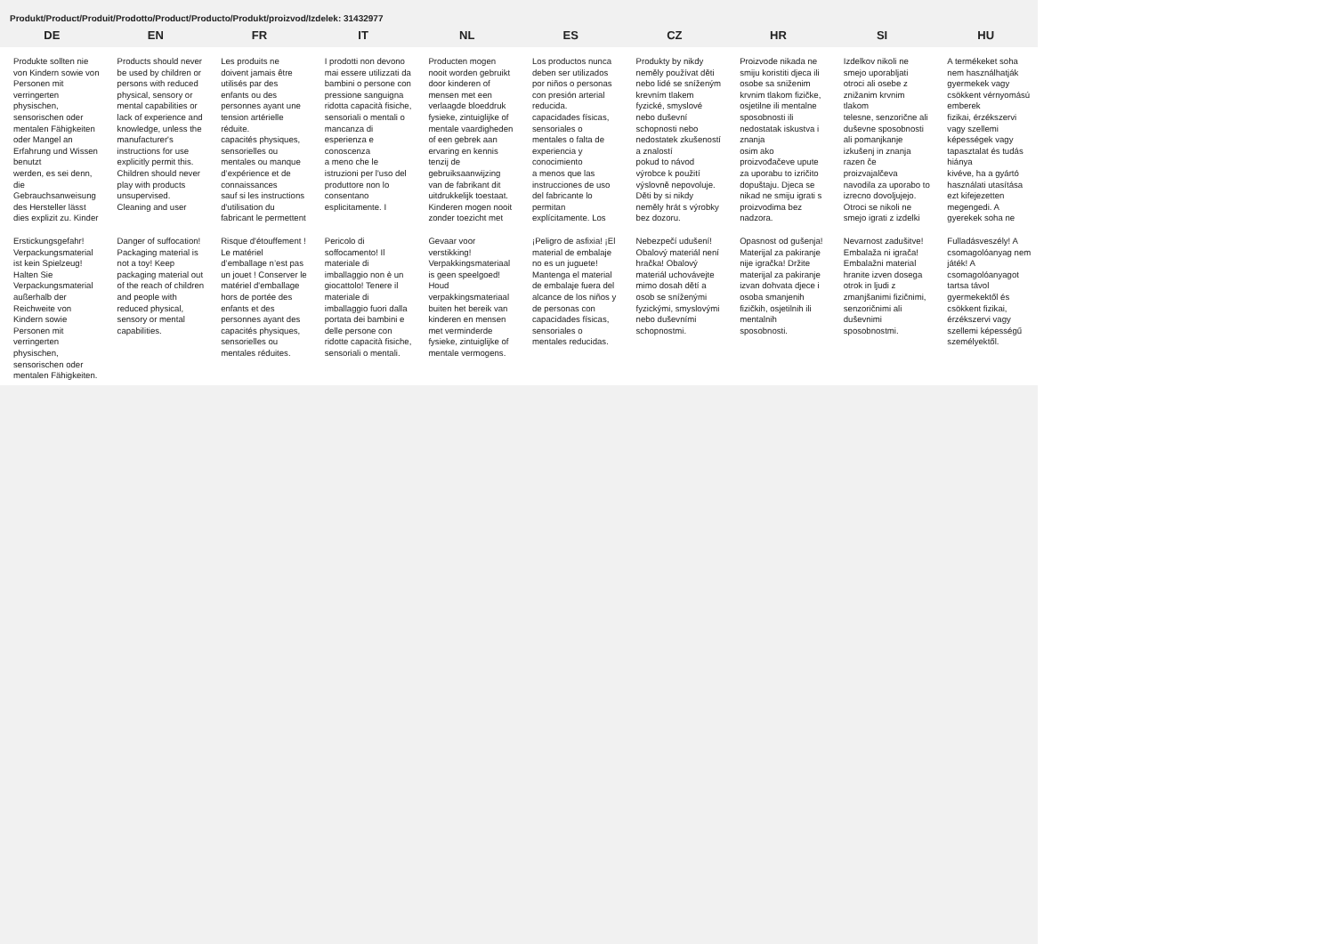Produkt/Product/Produit/Prodotto/Product/Producto/Produkt/proizvod/Izdelek: 31432977
| DE | EN | FR | IT | NL | ES | CZ | HR | SI | HU |
| --- | --- | --- | --- | --- | --- | --- | --- | --- | --- |
| Produkte sollten nie von Kindern sowie von Personen mit verringerten physischen, sensorischen oder mentalen Fähigkeiten oder Mangel an Erfahrung und Wissen benutzt werden, es sei denn, die Gebrauchsanweisung des Hersteller lässt dies explizit zu. Kinder | Products should never be used by children or persons with reduced physical, sensory or mental capabilities or lack of experience and knowledge, unless the manufacturer's instructions for use explicitly permit this. Children should never play with products unsupervised. Cleaning and user | Les produits ne doivent jamais être utilisés par des enfants ou des personnes ayant une tension artérielle réduite. capacités physiques, sensorielles ou mentales ou manque d’expérience et de connaissances sauf si les instructions d'utilisation du fabricant le permettent | I prodotti non devono mai essere utilizzati da bambini o persone con pressione sanguigna ridotta capacità fisiche, sensoriali o mentali o mancanza di esperienza e conoscenza a meno che le istruzioni per l'uso del produttore non lo consentano esplicitamente. I | Producten mogen nooit worden gebruikt door kinderen of mensen met een verlaagde bloeddruk fysieke, zintuiglijke of mentale vaardigheden of een gebrek aan ervaring en kennis tenzij de gebruiksaanwijzing van de fabrikant dit uitdrukkelijk toestaat. Kinderen mogen nooit zonder toezicht met | Los productos nunca deben ser utilizados por niños o personas con presión arterial reducida. capacidades físicas, sensoriales o mentales o falta de experiencia y conocimiento a menos que las instrucciones de uso del fabricante lo permitan explícitamente. Los | Produkty by nikdy neměly používat děti nebo lidé se sníženým krevním tlakem fyzické, smyslové nebo duševní schopnosti nebo nedostatek zkušeností a znalostí pokud to návod výrobce k použití výslovně nepovoluje. Děti by si nikdy neměly hrát s výrobky bez dozoru. | Proizvode nikada ne smiju koristiti djeca ili osobe sa sniženim krvnim tlakom fizičke, osjetilne ili mentalne sposobnosti ili nedostatak iskustva i znanja osim ako proizvođačeve upute za uporabu to izričito dopuštaju. Djeca se nikad ne smiju igrati s proizvodima bez nadzora. | Izdelkov nikoli ne smejo uporabljati otroci ali osebe z znižanim krvnim tlakom telesne, senzorične ali duševne sposobnosti ali pomanjkanje izkušenj in znanja razen če proizvajalčeva navodila za uporabo to izrecno dovoljujejo. Otroci se nikoli ne smejo igrati z izdelki | A termékeket soha nem használhatják gyermekek vagy csökkent vérnyomású emberek fizikai, érzékszervi vagy szellemi képességek vagy tapasztalat és tudás hiánya kivéve, ha a gyártó használati utasítása ezt kifejezetten megengedi. A gyerekek soha ne |
| Erstickungsgefahr! Verpackungsmaterial ist kein Spielzeug! Halten Sie Verpackungsmaterial außerhalb der Reichweite von Kindern sowie Personen mit verringerten physischen, sensorischen oder mentalen Fähigkeiten. | Danger of suffocation! Packaging material is not a toy! Keep packaging material out of the reach of children and people with reduced physical, sensory or mental capabilities. | Risque d'étouffement ! Le matériel d’emballage n’est pas un jouet ! Conserver le matériel d'emballage hors de portée des enfants et des personnes ayant des capacités physiques, sensorielles ou mentales réduites. | Pericolo di soffocamento! Il materiale di imballaggio non è un giocattolo! Tenere il materiale di imballaggio fuori dalla portata dei bambini e delle persone con ridotte capacità fisiche, sensoriali o mentali. | Gevaar voor verstikking! Verpakkingsmateriaal is geen speelgoed! Houd verpakkingsmateriaal buiten het bereik van kinderen en mensen met verminderde fysieke, zintuiglijke of mentale vermogens. | ¡Peligro de asfixia! ¡El material de embalaje no es un juguete! Mantenga el material de embalaje fuera del alcance de los niños y de personas con capacidades físicas, sensoriales o mentales reducidas. | Nebezpečí udušení! Obalový materiál není hračka! Obalový materiál uchovávejte mimo dosah dětí a osob se sníženými fyzickými, smyslovými nebo duševními schopnostmi. | Opasnost od gušenja! Materijal za pakiranje nije igračka! Držite materijal za pakiranje izvan dohvata djece i osoba smanjenih fizičkih, osjetilnih ili mentalnih sposobnosti. | Nevarnost zadušitve! Embalaža ni igrača! Embalažni material hranite izven dosega otrok in ljudi z zmanjšanimi fizičnimi, senzoričnimi ali duševnimi sposobnostmi. | Fulladásveszély! A csomagolóanyag nem játék! A csomagolóanyagot tartsa távol gyermekektől és csökkent fizikai, érzékszervi vagy szellemi képességű személyektől. |